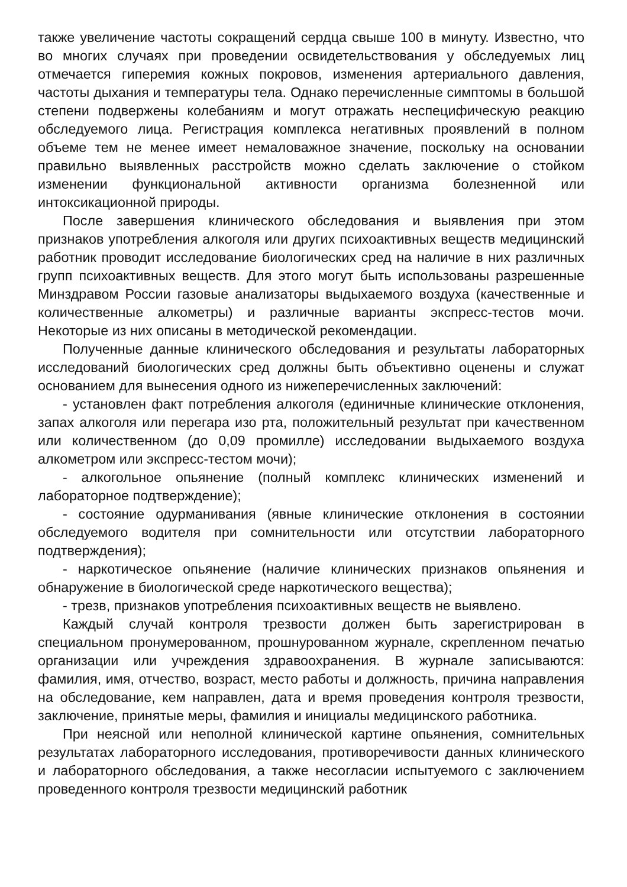также увеличение частоты сокращений сердца свыше 100 в минуту. Известно, что во многих случаях при проведении освидетельствования у обследуемых лиц отмечается гиперемия кожных покровов, изменения артериального давления, частоты дыхания и температуры тела. Однако перечисленные симптомы в большой степени подвержены колебаниям и могут отражать неспецифическую реакцию обследуемого лица. Регистрация комплекса негативных проявлений в полном объеме тем не менее имеет немаловажное значение, поскольку на основании правильно выявленных расстройств можно сделать заключение о стойком изменении функциональной активности организма болезненной или интоксикационной природы.
После завершения клинического обследования и выявления при этом признаков употребления алкоголя или других психоактивных веществ медицинский работник проводит исследование биологических сред на наличие в них различных групп психоактивных веществ. Для этого могут быть использованы разрешенные Минздравом России газовые анализаторы выдыхаемого воздуха (качественные и количественные алкометры) и различные варианты экспресс-тестов мочи. Некоторые из них описаны в методической рекомендации.
Полученные данные клинического обследования и результаты лабораторных исследований биологических сред должны быть объективно оценены и служат основанием для вынесения одного из нижеперечисленных заключений:
- установлен факт потребления алкоголя (единичные клинические отклонения, запах алкоголя или перегара изо рта, положительный результат при качественном или количественном (до 0,09 промилле) исследовании выдыхаемого воздуха алкометром или экспресс-тестом мочи);
- алкогольное опьянение (полный комплекс клинических изменений и лабораторное подтверждение);
- состояние одурманивания (явные клинические отклонения в состоянии обследуемого водителя при сомнительности или отсутствии лабораторного подтверждения);
- наркотическое опьянение (наличие клинических признаков опьянения и обнаружение в биологической среде наркотического вещества);
- трезв, признаков употребления психоактивных веществ не выявлено.
Каждый случай контроля трезвости должен быть зарегистрирован в специальном пронумерованном, прошнурованном журнале, скрепленном печатью организации или учреждения здравоохранения. В журнале записываются: фамилия, имя, отчество, возраст, место работы и должность, причина направления на обследование, кем направлен, дата и время проведения контроля трезвости, заключение, принятые меры, фамилия и инициалы медицинского работника.
При неясной или неполной клинической картине опьянения, сомнительных результатах лабораторного исследования, противоречивости данных клинического и лабораторного обследования, а также несогласии испытуемого с заключением проведенного контроля трезвости медицинский работник